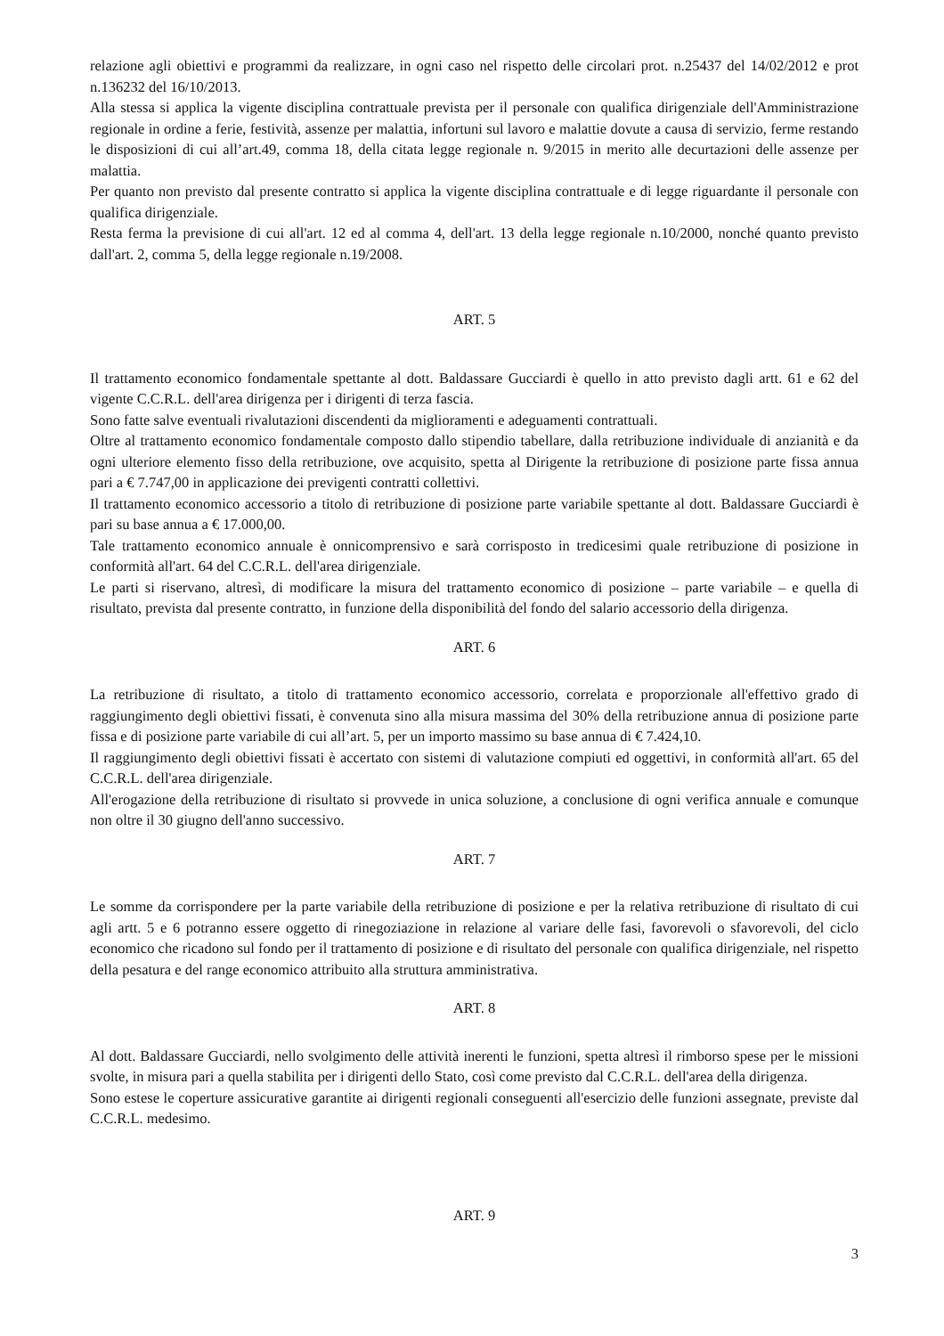relazione agli obiettivi e programmi da realizzare, in ogni caso nel rispetto delle circolari prot. n.25437 del 14/02/2012 e prot n.136232 del 16/10/2013.
Alla stessa si applica la vigente disciplina contrattuale prevista per il personale con qualifica dirigenziale dell'Amministrazione regionale in ordine a ferie, festività, assenze per malattia, infortuni sul lavoro e malattie dovute a causa di servizio, ferme restando le disposizioni di cui all’art.49, comma 18, della citata legge regionale n. 9/2015 in merito alle decurtazioni delle assenze per malattia.
Per quanto non previsto dal presente contratto si applica la vigente disciplina contrattuale e di legge riguardante il personale con qualifica dirigenziale.
Resta ferma la previsione di cui all'art. 12 ed al comma 4, dell'art. 13 della legge regionale n.10/2000, nonché quanto previsto dall'art. 2, comma 5, della legge regionale n.19/2008.
ART. 5
Il trattamento economico fondamentale spettante al dott. Baldassare Gucciardi è quello in atto previsto dagli artt. 61 e 62 del vigente C.C.R.L. dell'area dirigenza per i dirigenti di terza fascia.
Sono fatte salve eventuali rivalutazioni discendenti da miglioramenti e adeguamenti contrattuali.
Oltre al trattamento economico fondamentale composto dallo stipendio tabellare, dalla retribuzione individuale di anzianità e da ogni ulteriore elemento fisso della retribuzione, ove acquisito, spetta al Dirigente la retribuzione di posizione parte fissa annua pari a € 7.747,00 in applicazione dei previgenti contratti collettivi.
Il trattamento economico accessorio a titolo di retribuzione di posizione parte variabile spettante al dott. Baldassare Gucciardi è pari su base annua a € 17.000,00.
Tale trattamento economico annuale è onnicomprensivo e sarà corrisposto in tredicesimi quale retribuzione di posizione in conformità all'art. 64 del C.C.R.L. dell'area dirigenziale.
Le parti si riservano, altresì, di modificare la misura del trattamento economico di posizione – parte variabile – e quella di risultato, prevista dal presente contratto, in funzione della disponibilità del fondo del salario accessorio della dirigenza.
ART. 6
La retribuzione di risultato, a titolo di trattamento economico accessorio, correlata e proporzionale all'effettivo grado di raggiungimento degli obiettivi fissati, è convenuta sino alla misura massima del 30% della retribuzione annua di posizione parte fissa e di posizione parte variabile di cui all’art. 5, per un importo massimo su base annua di € 7.424,10.
Il raggiungimento degli obiettivi fissati è accertato con sistemi di valutazione compiuti ed oggettivi, in conformità all'art. 65 del C.C.R.L. dell'area dirigenziale.
All'erogazione della retribuzione di risultato si provvede in unica soluzione, a conclusione di ogni verifica annuale e comunque non oltre il 30 giugno dell'anno successivo.
ART. 7
Le somme da corrispondere per la parte variabile della retribuzione di posizione e per la relativa retribuzione di risultato di cui agli artt. 5 e 6 potranno essere oggetto di rinegoziazione in relazione al variare delle fasi, favorevoli o sfavorevoli, del ciclo economico che ricadono sul fondo per il trattamento di posizione e di risultato del personale con qualifica dirigenziale, nel rispetto della pesatura e del range economico attribuito alla struttura amministrativa.
ART. 8
Al dott. Baldassare Gucciardi, nello svolgimento delle attività inerenti le funzioni, spetta altresì il rimborso spese per le missioni svolte, in misura pari a quella stabilita per i dirigenti dello Stato, così come previsto dal C.C.R.L. dell'area della dirigenza.
Sono estese le coperture assicurative garantite ai dirigenti regionali conseguenti all'esercizio delle funzioni assegnate, previste dal C.C.R.L. medesimo.
ART. 9
3